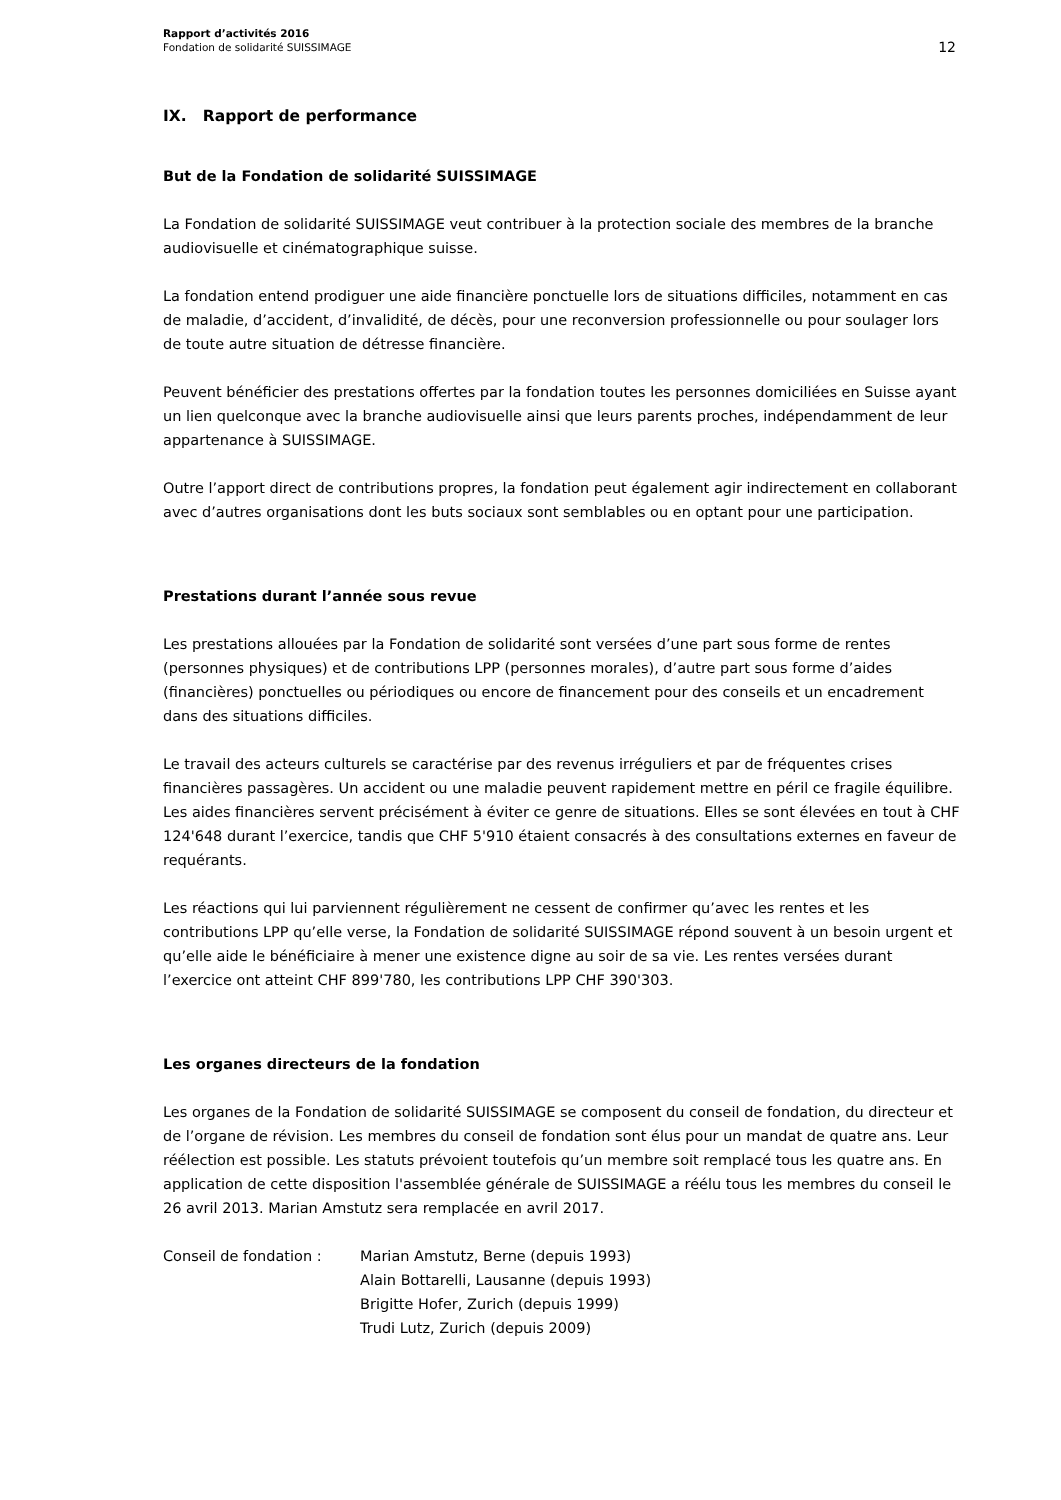Rapport d’activités 2016
Fondation de solidarité SUISSIMAGE
12
IX. Rapport de performance
But de la Fondation de solidarité SUISSIMAGE
La Fondation de solidarité SUISSIMAGE veut contribuer à la protection sociale des membres de la branche audiovisuelle et cinématographique suisse.
La fondation entend prodiguer une aide financière ponctuelle lors de situations difficiles, notamment en cas de maladie, d’accident, d’invalidité, de décès, pour une reconversion professionnelle ou pour soulager lors de toute autre situation de détresse financière.
Peuvent bénéficier des prestations offertes par la fondation toutes les personnes domiciliées en Suisse ayant un lien quelconque avec la branche audiovisuelle ainsi que leurs parents proches, indépendamment de leur appartenance à SUISSIMAGE.
Outre l’apport direct de contributions propres, la fondation peut également agir indirectement en collaborant avec d’autres organisations dont les buts sociaux sont semblables ou en optant pour une participation.
Prestations durant l’année sous revue
Les prestations allouées par la Fondation de solidarité sont versées d’une part sous forme de rentes (personnes physiques) et de contributions LPP (personnes morales), d’autre part sous forme d’aides (financières) ponctuelles ou périodiques ou encore de financement pour des conseils et un encadrement dans des situations difficiles.
Le travail des acteurs culturels se caractérise par des revenus irréguliers et par de fréquentes crises financières passagères. Un accident ou une maladie peuvent rapidement mettre en péril ce fragile équilibre. Les aides financières servent précisément à éviter ce genre de situations. Elles se sont élevées en tout à CHF 124'648 durant l’exercice, tandis que CHF 5'910 étaient consacrés à des consultations externes en faveur de requérants.
Les réactions qui lui parviennent régulièrement ne cessent de confirmer qu’avec les rentes et les contributions LPP qu’elle verse, la Fondation de solidarité SUISSIMAGE répond souvent à un besoin urgent et qu’elle aide le bénéficiaire à mener une existence digne au soir de sa vie. Les rentes versées durant l’exercice ont atteint CHF 899'780, les contributions LPP CHF 390'303.
Les organes directeurs de la fondation
Les organes de la Fondation de solidarité SUISSIMAGE se composent du conseil de fondation, du directeur et de l’organe de révision. Les membres du conseil de fondation sont élus pour un mandat de quatre ans. Leur réélection est possible. Les statuts prévoient toutefois qu’un membre soit remplacé tous les quatre ans. En application de cette disposition l'assemblée générale de SUISSIMAGE a réélu tous les membres du conseil le 26 avril 2013. Marian Amstutz sera remplacée en avril 2017.
Conseil de fondation : Marian Amstutz, Berne (depuis 1993)
Alain Bottarelli, Lausanne (depuis 1993)
Brigitte Hofer, Zurich (depuis 1999)
Trudi Lutz, Zurich (depuis 2009)